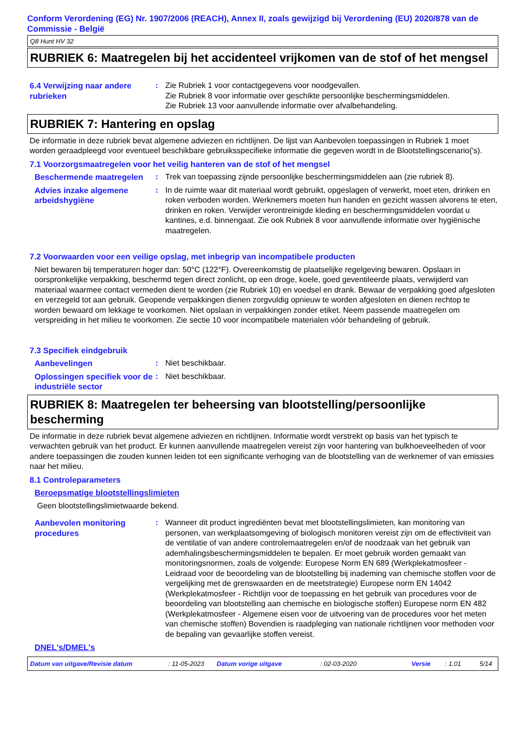Conform Verordening (EG) Nr. 1907/2006 (REACH), Annex II, zoals gewijzigd bij Verordening (EU) 2020/878 van de Commissie - België
Q8 Hunt HV 32
RUBRIEK 6: Maatregelen bij het accidenteel vrijkomen van de stof of het mengsel
6.4 Verwijzing naar andere rubrieken
: Zie Rubriek 1 voor contactgegevens voor noodgevallen.
Zie Rubriek 8 voor informatie over geschikte persoonlijke beschermingsmiddelen.
Zie Rubriek 13 voor aanvullende informatie over afvalbehandeling.
RUBRIEK 7: Hantering en opslag
De informatie in deze rubriek bevat algemene adviezen en richtlijnen. De lijst van Aanbevolen toepassingen in Rubriek 1 moet worden geraadpleegd voor eventueel beschikbare gebruiksspecifieke informatie die gegeven wordt in de Blootstellingscenario('s).
7.1 Voorzorgsmaatregelen voor het veilig hanteren van de stof of het mengsel
Beschermende maatregelen : Trek van toepassing zijnde persoonlijke beschermingsmiddelen aan (zie rubriek 8).
Advies inzake algemene arbeidshygiëne
: In de ruimte waar dit materiaal wordt gebruikt, opgeslagen of verwerkt, moet eten, drinken en roken verboden worden. Werknemers moeten hun handen en gezicht wassen alvorens te eten, drinken en roken. Verwijder verontreinigde kleding en beschermingsmiddelen voordat u kantines, e.d. binnengaat. Zie ook Rubriek 8 voor aanvullende informatie over hygiënische maatregelen.
7.2 Voorwaarden voor een veilige opslag, met inbegrip van incompatibele producten
Niet bewaren bij temperaturen hoger dan: 50°C (122°F). Overeenkomstig de plaatselijke regelgeving bewaren. Opslaan in oorspronkelijke verpakking, beschermd tegen direct zonlicht, op een droge, koele, goed geventileerde plaats, verwijderd van materiaal waarmee contact vermeden dient te worden (zie Rubriek 10) en voedsel en drank. Bewaar de verpakking goed afgesloten en verzegeld tot aan gebruik. Geopende verpakkingen dienen zorgvuldig opnieuw te worden afgesloten en dienen rechtop te worden bewaard om lekkage te voorkomen. Niet opslaan in verpakkingen zonder etiket. Neem passende maatregelen om verspreiding in het milieu te voorkomen. Zie sectie 10 voor incompatibele materialen vóór behandeling of gebruik.
7.3 Specifiek eindgebruik
Aanbevelingen : Niet beschikbaar.
Oplossingen specifiek voor de industriële sector
: Niet beschikbaar.
RUBRIEK 8: Maatregelen ter beheersing van blootstelling/persoonlijke bescherming
De informatie in deze rubriek bevat algemene adviezen en richtlijnen. Informatie wordt verstrekt op basis van het typisch te verwachten gebruik van het product. Er kunnen aanvullende maatregelen vereist zijn voor hantering van bulkhoeveelheden of voor andere toepassingen die zouden kunnen leiden tot een significante verhoging van de blootstelling van de werknemer of van emissies naar het milieu.
8.1 Controleparameters
Beroepsmatige blootstellingslimieten
Geen blootstellingslimietwaarde bekend.
Aanbevolen monitoring procedures
: Wanneer dit product ingrediënten bevat met blootstellingslimieten, kan monitoring van personen, van werkplaatsomgeving of biologisch monitoren vereist zijn om de effectiviteit van de ventilatie of van andere controlemaatregelen en/of de noodzaak van het gebruik van ademhalingsbeschermingsmiddelen te bepalen. Er moet gebruik worden gemaakt van monitoringsnormen, zoals de volgende: Europese Norm EN 689 (Werkplekatmosfeer - Leidraad voor de beoordeling van de blootstelling bij inademing van chemische stoffen voor de vergelijking met de grenswaarden en de meetstrategie) Europese norm EN 14042 (Werkplekatmosfeer - Richtlijn voor de toepassing en het gebruik van procedures voor de beoordeling van blootstelling aan chemische en biologische stoffen) Europese norm EN 482 (Werkplekatmosfeer - Algemene eisen voor de uitvoering van de procedures voor het meten van chemische stoffen) Bovendien is raadpleging van nationale richtlijnen voor methoden voor de bepaling van gevaarlijke stoffen vereist.
DNEL's/DMEL's
Datum van uitgave/Revisie datum: 11-05-2023 Datum vorige uitgave: 02-03-2020 Versie: 1.01 5/14